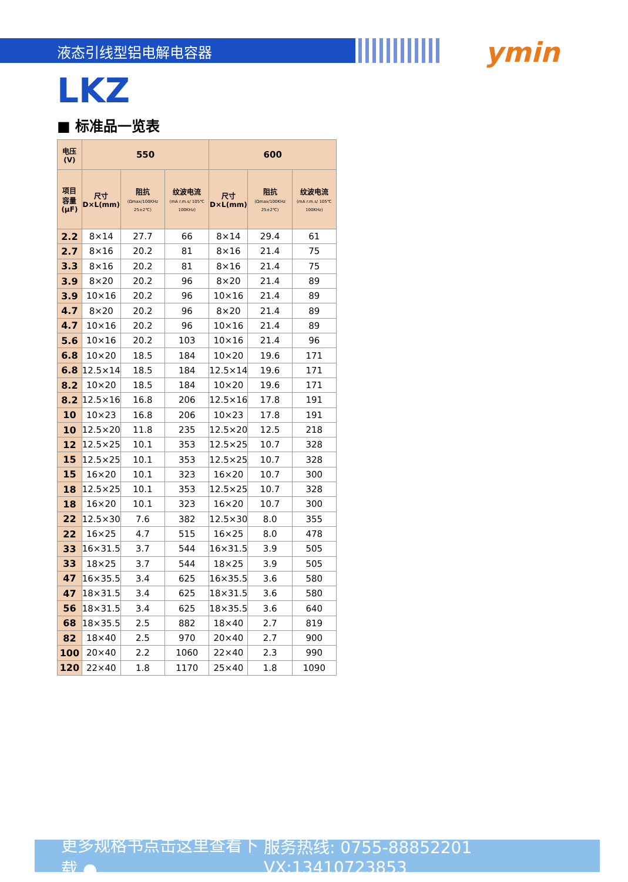液态引线型铝电解电容器 ymin
LKZ
■ 标准品一览表
| 电压(V) | 550 | | | 600 | | |
| --- | --- | --- | --- | --- | --- | --- |
| 项目 容量 (μF) | 尺寸 D×L(mm) | 阻抗 (Ωmax/100KHz 25±2℃) | 纹波电流 (mA r.m.s/ 105℃ 100KHz) | 尺寸 D×L(mm) | 阻抗 (Ωmax/100KHz 25±2℃) | 纹波电流 (mA r.m.s/ 105℃ 100KHz) |
| 2.2 | 8×14 | 27.7 | 66 | 8×14 | 29.4 | 61 |
| 2.7 | 8×16 | 20.2 | 81 | 8×16 | 21.4 | 75 |
| 3.3 | 8×16 | 20.2 | 81 | 8×16 | 21.4 | 75 |
| 3.9 | 8×20 | 20.2 | 96 | 8×20 | 21.4 | 89 |
| 3.9 | 10×16 | 20.2 | 96 | 10×16 | 21.4 | 89 |
| 4.7 | 8×20 | 20.2 | 96 | 8×20 | 21.4 | 89 |
| 4.7 | 10×16 | 20.2 | 96 | 10×16 | 21.4 | 89 |
| 5.6 | 10×16 | 20.2 | 103 | 10×16 | 21.4 | 96 |
| 6.8 | 10×20 | 18.5 | 184 | 10×20 | 19.6 | 171 |
| 6.8 | 12.5×14 | 18.5 | 184 | 12.5×14 | 19.6 | 171 |
| 8.2 | 10×20 | 18.5 | 184 | 10×20 | 19.6 | 171 |
| 8.2 | 12.5×16 | 16.8 | 206 | 12.5×16 | 17.8 | 191 |
| 10 | 10×23 | 16.8 | 206 | 10×23 | 17.8 | 191 |
| 10 | 12.5×20 | 11.8 | 235 | 12.5×20 | 12.5 | 218 |
| 12 | 12.5×25 | 10.1 | 353 | 12.5×25 | 10.7 | 328 |
| 15 | 12.5×25 | 10.1 | 353 | 12.5×25 | 10.7 | 328 |
| 15 | 16×20 | 10.1 | 323 | 16×20 | 10.7 | 300 |
| 18 | 12.5×25 | 10.1 | 353 | 12.5×25 | 10.7 | 328 |
| 18 | 16×20 | 10.1 | 323 | 16×20 | 10.7 | 300 |
| 22 | 12.5×30 | 7.6 | 382 | 12.5×30 | 8.0 | 355 |
| 22 | 16×25 | 4.7 | 515 | 16×25 | 8.0 | 478 |
| 33 | 16×31.5 | 3.7 | 544 | 16×31.5 | 3.9 | 505 |
| 33 | 18×25 | 3.7 | 544 | 18×25 | 3.9 | 505 |
| 47 | 16×35.5 | 3.4 | 625 | 16×35.5 | 3.6 | 580 |
| 47 | 18×31.5 | 3.4 | 625 | 18×31.5 | 3.6 | 580 |
| 56 | 18×31.5 | 3.4 | 625 | 18×35.5 | 3.6 | 640 |
| 68 | 18×35.5 | 2.5 | 882 | 18×40 | 2.7 | 819 |
| 82 | 18×40 | 2.5 | 970 | 20×40 | 2.7 | 900 |
| 100 | 20×40 | 2.2 | 1060 | 22×40 | 2.3 | 990 |
| 120 | 22×40 | 1.8 | 1170 | 25×40 | 1.8 | 1090 |
更多规格书点击这里查看下载 ● 服务热线: 0755-88852201 VX:13410723853